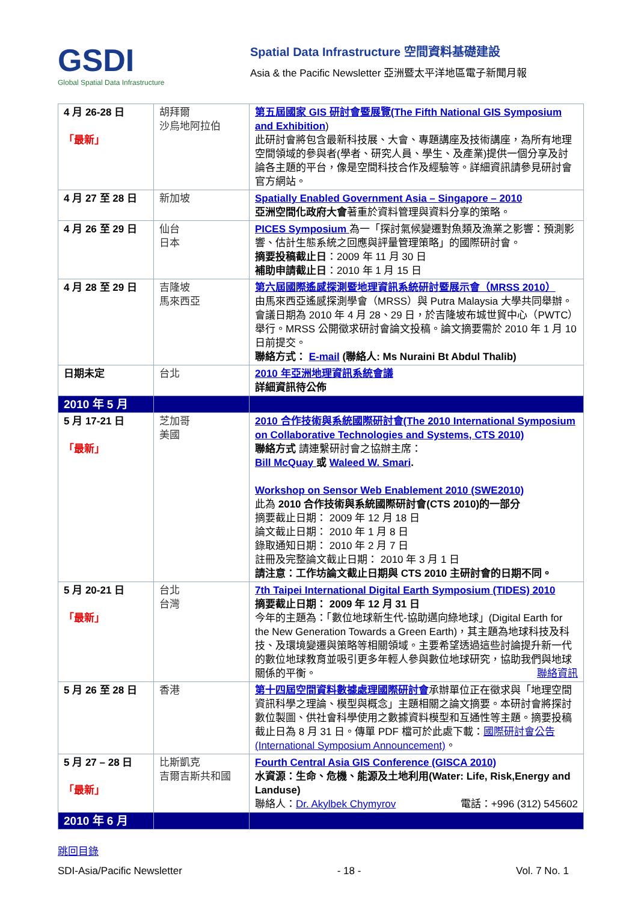GSDI
Global Spatial Data Infrastructure
Spatial Data Infrastructure 空間資料基礎建設
Asia & the Pacific Newsletter 亞洲暨太平洋地區電子新聞月報
| 4 月 26-28 日 「最新」 | 胡拜爾 沙烏地阿拉伯 | 第五屆國家 GIS 研討會暨展覽(The Fifth National GIS Symposium and Exhibition ) 此研討會將包含最新科技展、大會、專題講座及技術講座，為所有地理空間領域的參與者(學者、研究人員、學生、及產業)提供一個分享及討論各主題的平台，像是空間科技合作及經驗等。詳細資訊請參見研討會官方網站。 |
| 4 月 27 至 28 日 | 新加坡 | Spatially Enabled Government Asia – Singapore – 2010 亞洲空間化政府大會 著重於資料管理與資料分享的策略。 |
| 4 月 26 至 29 日 | 仙台 日本 | PICES Symposium 為一「探討氣候變遷對魚類及漁業之影響：預測影響、估計生態系統之回應與評量管理策略」的國際研討會。 摘要投稿截止日 ：2009 年 11 月 30 日 補助申請截止日 ：2010 年 1 月 15 日 |
| 4 月 28 至 29 日 | 吉隆坡 馬來西亞 | 第六屆國際遙感探測暨地理資訊系統研討暨展示會（MRSS 2010） 由馬來西亞遙感探測學會（MRSS）與 Putra Malaysia 大學共同舉辦。會議日期為 2010 年 4 月 28、29 日，於吉隆坡布城世貿中心（PWTC）舉行。MRSS 公開徵求研討會論文投稿。論文摘要需於 2010 年 1 月 10 日前提交。 聯絡方式： E-mail (聯絡人: Ms Nuraini Bt Abdul Thalib) |
| 日期未定 | 台北 | 2010 年亞洲地理資訊系統會議 詳細資訊待公佈 |
| 2010 年 5 月 | | |
| 5 月 17-21 日 「最新」 | 芝加哥 美國 | 2010 合作技術與系統國際研討會(The 2010 International Symposium on Collaborative Technologies and Systems, CTS 2010) 聯絡方式 請連繫研討會之協辦主席： Bill McQuay 或 Waleed W. Smari . Workshop on Sensor Web Enablement 2010 (SWE2010) 此為 2010 合作技術與系統國際研討會(CTS 2010)的一部分 摘要截止日期： 2009 年 12 月 18 日 論文截止日期： 2010 年 1 月 8 日 錄取通知日期： 2010 年 2 月 7 日 註冊及完整論文截止日期： 2010 年 3 月 1 日 請注意：工作坊論文截止日期與 CTS 2010 主研討會的日期不同。 |
| 5 月 20-21 日 「最新」 | 台北 台灣 | 7th Taipei International Digital Earth Symposium (TIDES) 2010 摘要截止日期： 2009 年 12 月 31 日 今年的主題為：「數位地球新生代-協助邁向綠地球」(Digital Earth for the New Generation Towards a Green Earth)，其主題為地球科技及科技、及環境變遷與策略等相關領域。主要希望透過這些討論提升新一代的數位地球教育並吸引更多年輕人參與數位地球研究，協助我們與地球關係的平衡。 聯絡資訊 |
| 5 月 26 至 28 日 | 香港 | 第十四屆空間資料數據處理國際研討會 承辦單位正在徵求與「地理空間資訊科學之理論、模型與概念」主題相關之論文摘要。本研討會將探討數位製圖、供社會科學使用之數據資料模型和互通性等主題。摘要投稿截止日為 8 月 31 日。傳單 PDF 檔可於此處下載： 國際研討會公告(International Symposium Announcement) 。 |
| 5 月 27 – 28 日 「最新」 | 比斯凱克 吉爾吉斯共和國 | Fourth Central Asia GIS Conference (GISCA 2010) 水資源：生命、危機、能源及土地利用(Water: Life, Risk,Energy and Landuse) 聯絡人： Dr. Akylbek Chymyrov 電話：+996 (312) 545602 |
| 2010 年 6 月 | | |
跳回目錄
SDI-Asia/Pacific Newsletter - 18 - Vol. 7 No. 1